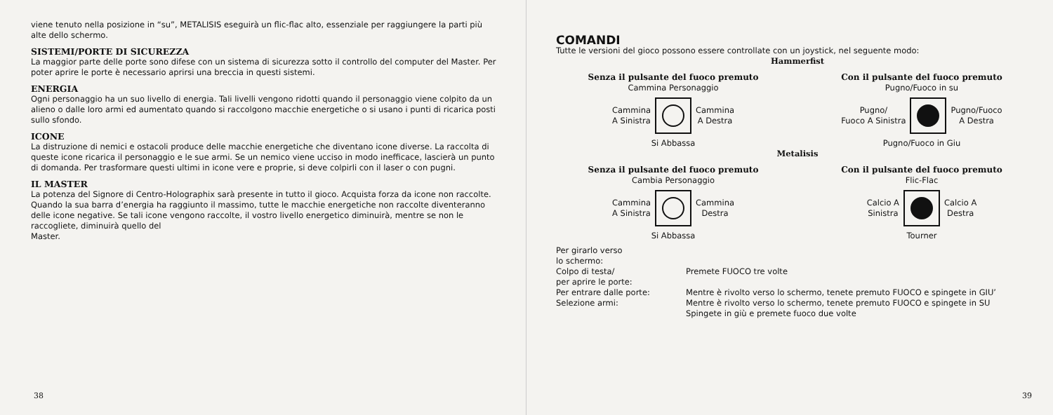viene tenuto nella posizione in “su”, METALISIS eseguirà un flic-flac alto, essenziale per raggiungere la parti più alte dello schermo.
SISTEMI/PORTE DI SICUREZZA
La maggior parte delle porte sono difese con un sistema di sicurezza sotto il controllo del computer del Master. Per poter aprire le porte è necessario aprirsi una breccia in questi sistemi.
ENERGIA
Ogni personaggio ha un suo livello di energia. Tali livelli vengono ridotti quando il personaggio viene colpito da un alieno o dalle loro armi ed aumentato quando si raccolgono macchie energetiche o si usano i punti di ricarica posti sullo sfondo.
ICONE
La distruzione di nemici e ostacoli produce delle macchie energetiche che diventano icone diverse. La raccolta di queste icone ricarica il personaggio e le sue armi. Se un nemico viene ucciso in modo inefficace, lascierà un punto di domanda. Per trasformare questi ultimi in icone vere e proprie, si deve colpirli con il laser o con pugni.
IL MASTER
La potenza del Signore di Centro-Holographix sarà presente in tutto il gioco. Acquista forza da icone non raccolte. Quando la sua barra d’energia ha raggiunto il massimo, tutte le macchie energetiche non raccolte diventeranno delle icone negative. Se tali icone vengono raccolte, il vostro livello energetico diminuirà, mentre se non le raccogliete, diminuirà quello del
Master.
38
COMANDI
Tutte le versioni del gioco possono essere controllate con un joystick, nel seguente modo:
Hammerfist
Senza il pulsante del fuoco premuto
Cammina Personaggio
Cammina
A Sinistra
Cammina
A Destra
Si Abbassa
Con il pulsante del fuoco premuto
Pugno/Fuoco in su
Pugno/
Fuoco A Sinistra
Pugno/Fuoco
A Destra
Pugno/Fuoco in Giu
Metalisis
Senza il pulsante del fuoco premuto
Cambia Personaggio
Cammina
A Sinistra
Cammina
Destra
Si Abbassa
Con il pulsante del fuoco premuto
Flic-Flac
Calcio A
Sinistra
Calcio A
Destra
Tourner
Per girarlo verso
lo schermo:
Colpo di testa/
per aprire le porte:
Per entrare dalle porte:
Selezione armi:
Premete FUOCO tre volte
Mentre è rivolto verso lo schermo, tenete premuto FUOCO e spingete in GIU’
Mentre è rivolto verso lo schermo, tenete premuto FUOCO e spingete in SU
Spingete in giù e premete fuoco due volte
39